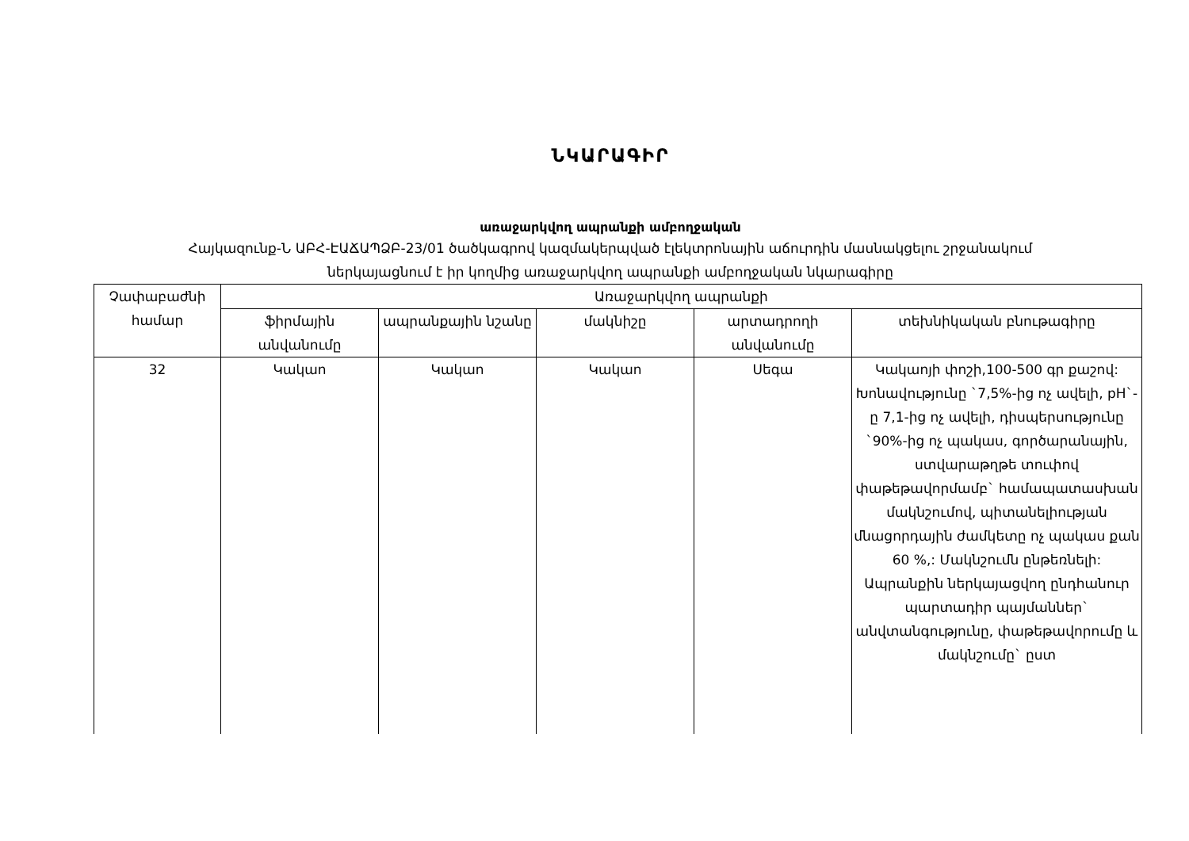ՆԿԱՐԱԳԻՐ
առաջարկվող ապրանքի ամբողջական
Հայկազունք-Ն ԱԲՀ-ԷԱՃԱՊՁԲ-23/01 ծածկագրով կազմակերպված էլեկտրոնային աճուրդին մասնակցելու շրջանակում
ներկայացնում է իր կողմից առաջարկվող ապրանքի ամբողջական նկարագիրը
| Չափաբաժնի համար | Առաջարկվող ապրանքի | | | | |
| --- | --- | --- | --- | --- | --- |
| | ֆիրմային անվանումը | ապրանքային նշանը | մակնիշը | արտադրողի անվանումը | տեխնիկական բնութագիրը |
| 32 | Կակաո | Կակաո | Կակաո | Սեգա | Կակաոյի փոշի,100-500 գր քաշով: Խոնավությունը `7,5%-ից ոչ ավելի, pH`-ը 7,1-ից ոչ ավելի, դիսպերսությունը `90%-ից ոչ պակաս, գործարանային, ստվարաթղթե տուփով փաթեթավորմամբ` համապատասխան մակնշումով, պիտանելիության մնացորդային ժամկետը ոչ պակաս քան 60 %,: Մակնշումն ընթեռնելի: Ապրանքին ներկայացվող ընդհանուր պարտադիր պայմաններ` անվտանգությունը, փաթեթավորումը և մակնշումը` ըստ |